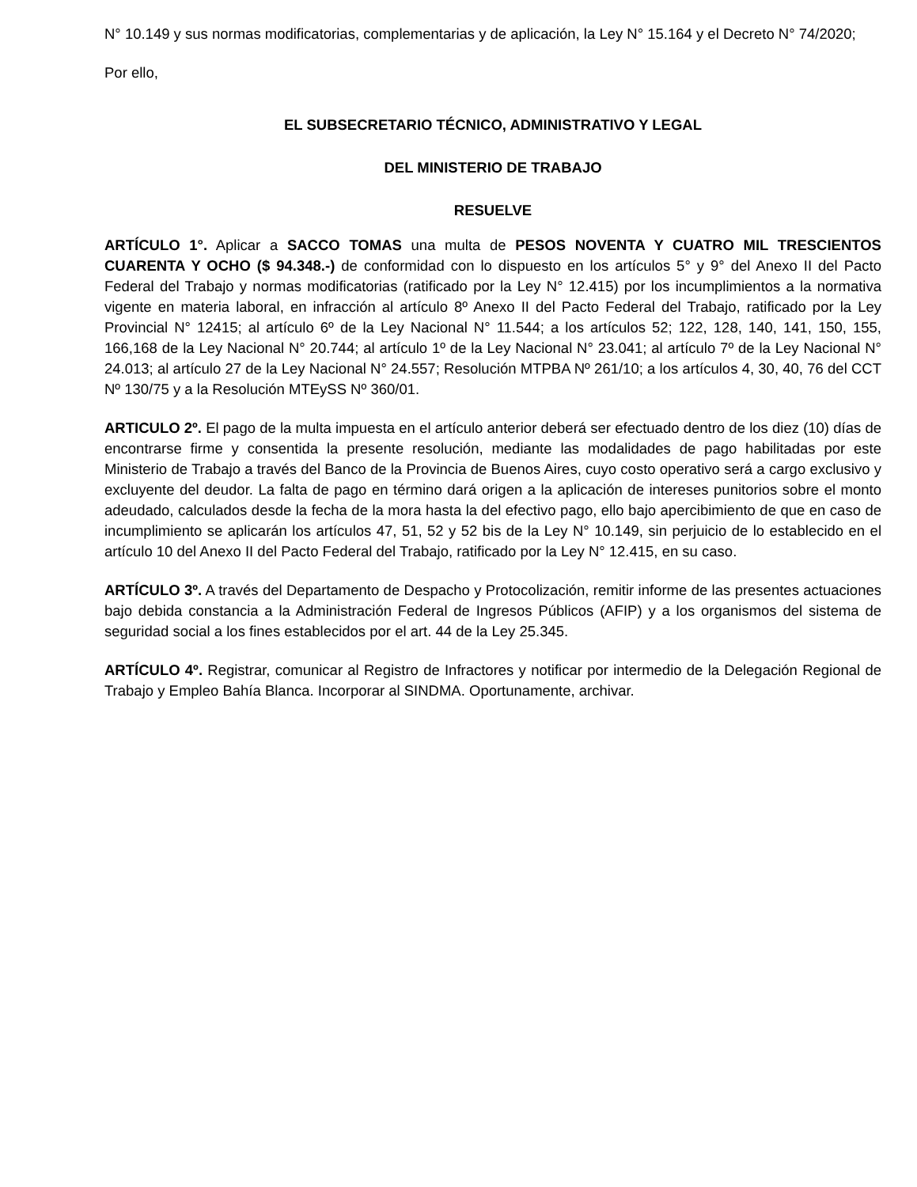N° 10.149 y sus normas modificatorias, complementarias y de aplicación, la Ley N° 15.164 y el Decreto N° 74/2020;
Por ello,
EL SUBSECRETARIO TÉCNICO, ADMINISTRATIVO Y LEGAL
DEL MINISTERIO DE TRABAJO
RESUELVE
ARTÍCULO 1°. Aplicar a SACCO TOMAS una multa de PESOS NOVENTA Y CUATRO MIL TRESCIENTOS CUARENTA Y OCHO ($ 94.348.-) de conformidad con lo dispuesto en los artículos 5° y 9° del Anexo II del Pacto Federal del Trabajo y normas modificatorias (ratificado por la Ley N° 12.415) por los incumplimientos a la normativa vigente en materia laboral, en infracción al artículo 8º Anexo II del Pacto Federal del Trabajo, ratificado por la Ley Provincial N° 12415; al artículo 6º de la Ley Nacional N° 11.544; a los artículos 52; 122, 128, 140, 141, 150, 155, 166,168 de la Ley Nacional N° 20.744; al artículo 1º de la Ley Nacional N° 23.041; al artículo 7º de la Ley Nacional N° 24.013; al artículo 27 de la Ley Nacional N° 24.557; Resolución MTPBA Nº 261/10; a los artículos 4, 30, 40, 76 del CCT Nº 130/75 y a la Resolución MTEySS Nº 360/01.
ARTICULO 2º. El pago de la multa impuesta en el artículo anterior deberá ser efectuado dentro de los diez (10) días de encontrarse firme y consentida la presente resolución, mediante las modalidades de pago habilitadas por este Ministerio de Trabajo a través del Banco de la Provincia de Buenos Aires, cuyo costo operativo será a cargo exclusivo y excluyente del deudor. La falta de pago en término dará origen a la aplicación de intereses punitorios sobre el monto adeudado, calculados desde la fecha de la mora hasta la del efectivo pago, ello bajo apercibimiento de que en caso de incumplimiento se aplicarán los artículos 47, 51, 52 y 52 bis de la Ley N° 10.149, sin perjuicio de lo establecido en el artículo 10 del Anexo II del Pacto Federal del Trabajo, ratificado por la Ley N° 12.415, en su caso.
ARTÍCULO 3º. A través del Departamento de Despacho y Protocolización, remitir informe de las presentes actuaciones bajo debida constancia a la Administración Federal de Ingresos Públicos (AFIP) y a los organismos del sistema de seguridad social a los fines establecidos por el art. 44 de la Ley 25.345.
ARTÍCULO 4º. Registrar, comunicar al Registro de Infractores y notificar por intermedio de la Delegación Regional de Trabajo y Empleo Bahía Blanca. Incorporar al SINDMA. Oportunamente, archivar.